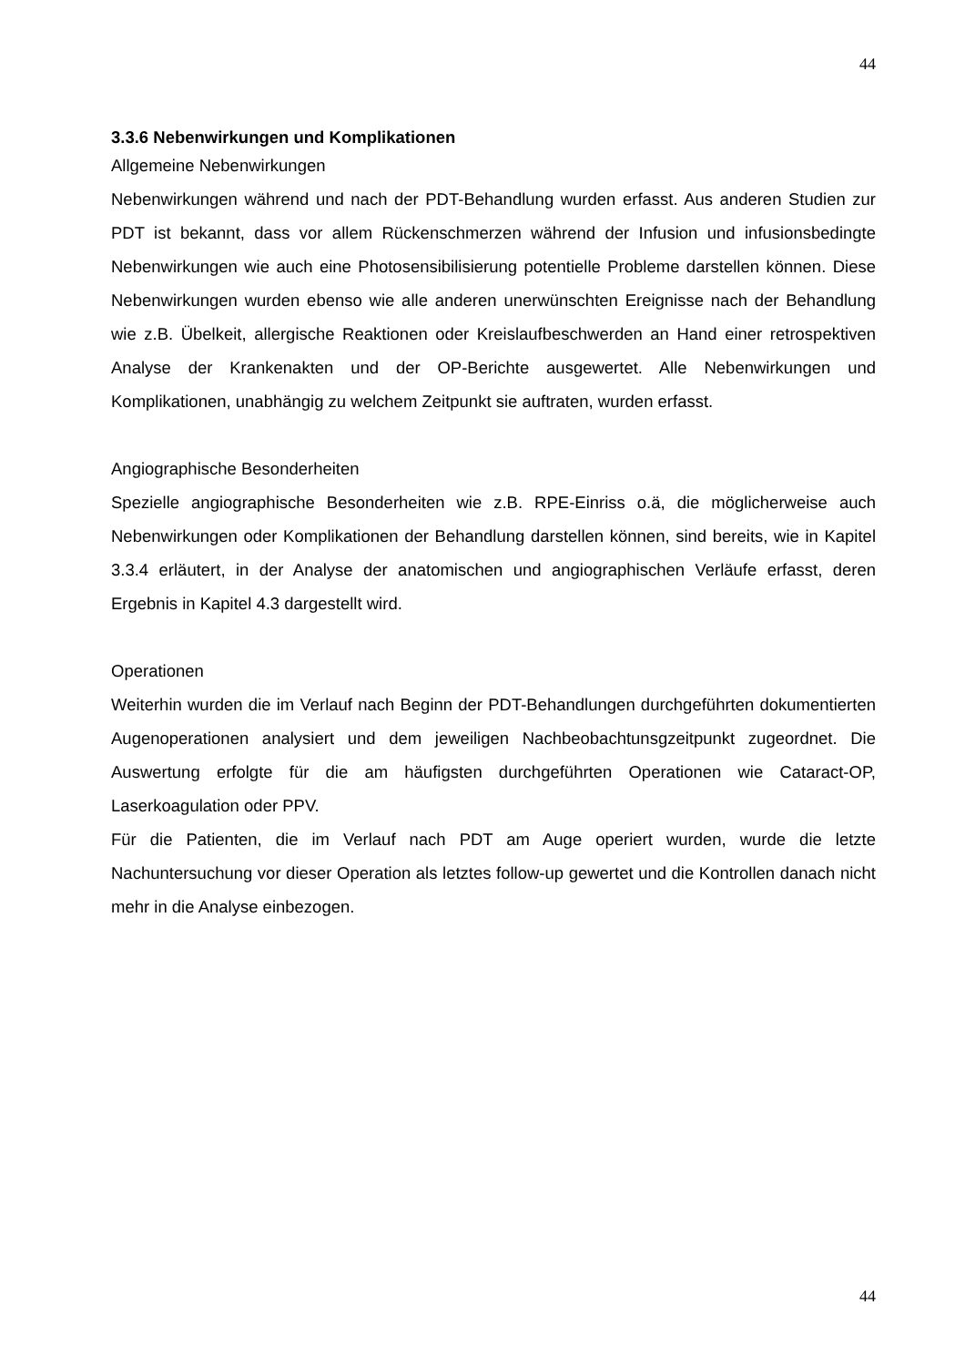44
3.3.6 Nebenwirkungen und Komplikationen
Allgemeine Nebenwirkungen
Nebenwirkungen während und nach der PDT-Behandlung wurden erfasst. Aus anderen Studien zur PDT ist bekannt, dass vor allem Rückenschmerzen während der Infusion und infusionsbedingte Nebenwirkungen wie auch eine Photosensibilisierung potentielle Probleme darstellen können. Diese Nebenwirkungen wurden ebenso wie alle anderen unerwünschten Ereignisse nach der Behandlung wie z.B. Übelkeit, allergische Reaktionen oder Kreislaufbeschwerden an Hand einer retrospektiven Analyse der Krankenakten und der OP-Berichte ausgewertet. Alle Nebenwirkungen und Komplikationen, unabhängig zu welchem Zeitpunkt sie auftraten, wurden erfasst.
Angiographische Besonderheiten
Spezielle angiographische Besonderheiten wie z.B. RPE-Einriss o.ä, die möglicherweise auch Nebenwirkungen oder Komplikationen der Behandlung darstellen können, sind bereits, wie in Kapitel 3.3.4 erläutert, in der Analyse der anatomischen und angiographischen Verläufe erfasst, deren Ergebnis in Kapitel 4.3 dargestellt wird.
Operationen
Weiterhin wurden die im Verlauf nach Beginn der PDT-Behandlungen durchgeführten dokumentierten Augenoperationen analysiert und dem jeweiligen Nachbeobachtunsgzeitpunkt zugeordnet. Die Auswertung erfolgte für die am häufigsten durchgeführten Operationen wie Cataract-OP, Laserkoagulation oder PPV.
Für die Patienten, die im Verlauf nach PDT am Auge operiert wurden, wurde die letzte Nachuntersuchung vor dieser Operation als letztes follow-up gewertet und die Kontrollen danach nicht mehr in die Analyse einbezogen.
44